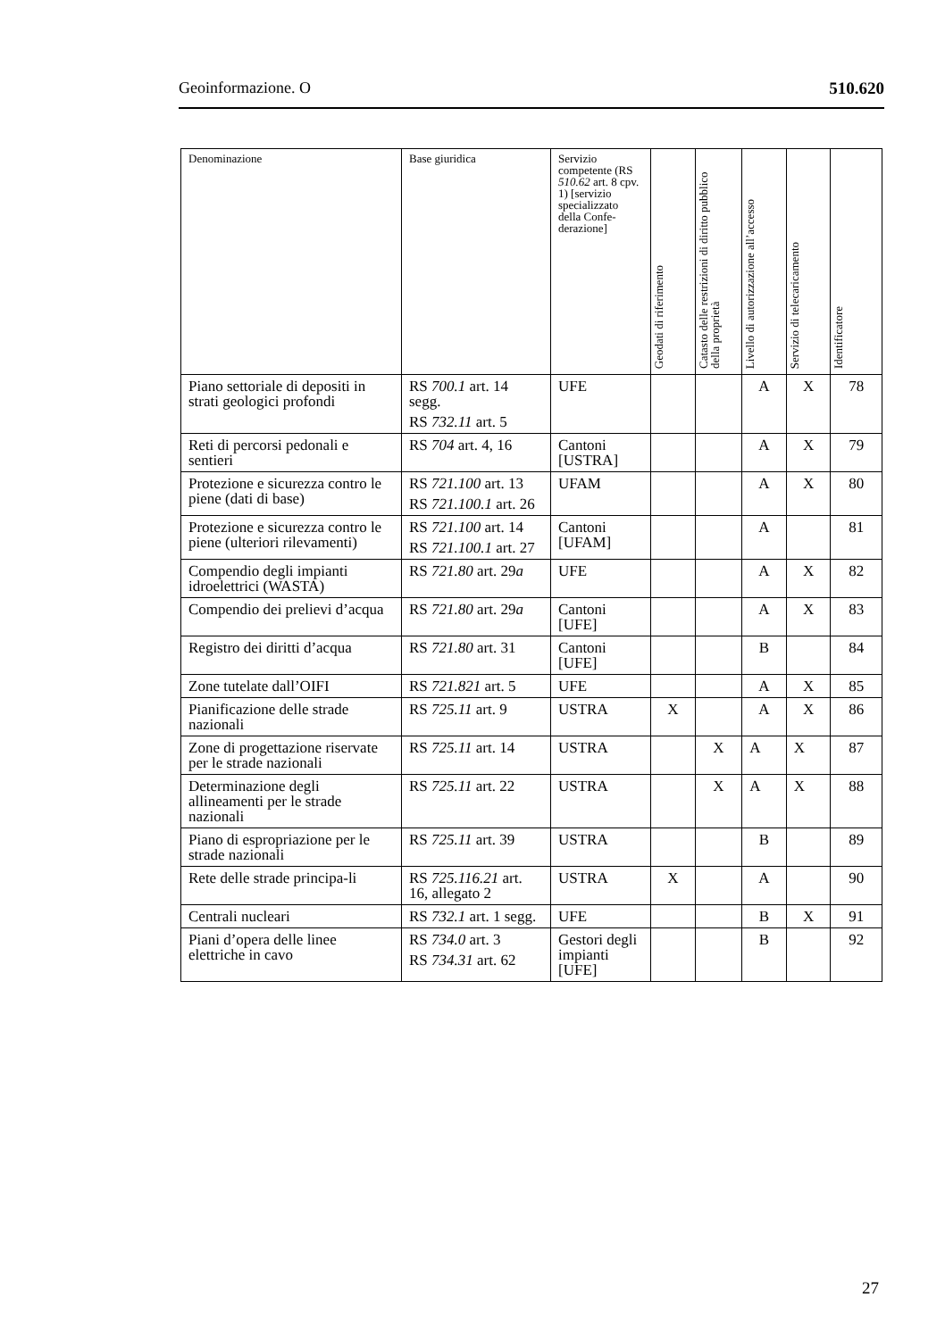Geoinformazione. O 510.620
| Denominazione | Base giuridica | Servizio competente (RS 510.62 art. 8 cpv. 1) [servizio specializzato della Confe-derazione] | Geodati di riferimento | Catasto delle restrizioni di diritto pubblico della proprietà | Livello di autorizzazione all’accesso | Servizio di telecaricamento | Identificatore |
| --- | --- | --- | --- | --- | --- | --- | --- |
| Piano settoriale di depositi in strati geologici profondi | RS 700.1 art. 14 segg. RS 732.11 art. 5 | UFE | | | A | X | 78 |
| Reti di percorsi pedonali e sentieri | RS 704 art. 4, 16 | Cantoni [USTRA] | | | A | X | 79 |
| Protezione e sicurezza contro le piene (dati di base) | RS 721.100 art. 13 RS 721.100.1 art. 26 | UFAM | | | A | X | 80 |
| Protezione e sicurezza contro le piene (ulteriori rilevamenti) | RS 721.100 art. 14 RS 721.100.1 art. 27 | Cantoni [UFAM] | | | A | | 81 |
| Compendio degli impianti idroelettrici (WASTA) | RS 721.80 art. 29 a | UFE | | | A | X | 82 |
| Compendio dei prelievi d’acqua | RS 721.80 art. 29 a | Cantoni [UFE] | | | A | X | 83 |
| Registro dei diritti d’acqua | RS 721.80 art. 31 | Cantoni [UFE] | | | B | | 84 |
| Zone tutelate dall’OIFI | RS 721.821 art. 5 | UFE | | | A | X | 85 |
| Pianificazione delle strade nazionali | RS 725.11 art. 9 | USTRA | X | | A | X | 86 |
| Zone di progettazione riservate per le strade nazionali | RS 725.11 art. 14 | USTRA | | X | A | X | 87 |
| Determinazione degli allineamenti per le strade nazionali | RS 725.11 art. 22 | USTRA | | X | A | X | 88 |
| Piano di espropriazione per le strade nazionali | RS 725.11 art. 39 | USTRA | | | B | | 89 |
| Rete delle strade principa-li | RS 725.116.21 art. 16, allegato 2 | USTRA | X | | A | | 90 |
| Centrali nucleari | RS 732.1 art. 1 segg. | UFE | | | B | X | 91 |
| Piani d’opera delle linee elettriche in cavo | RS 734.0 art. 3 RS 734.31 art. 62 | Gestori degli impianti [UFE] | | | B | | 92 |
27